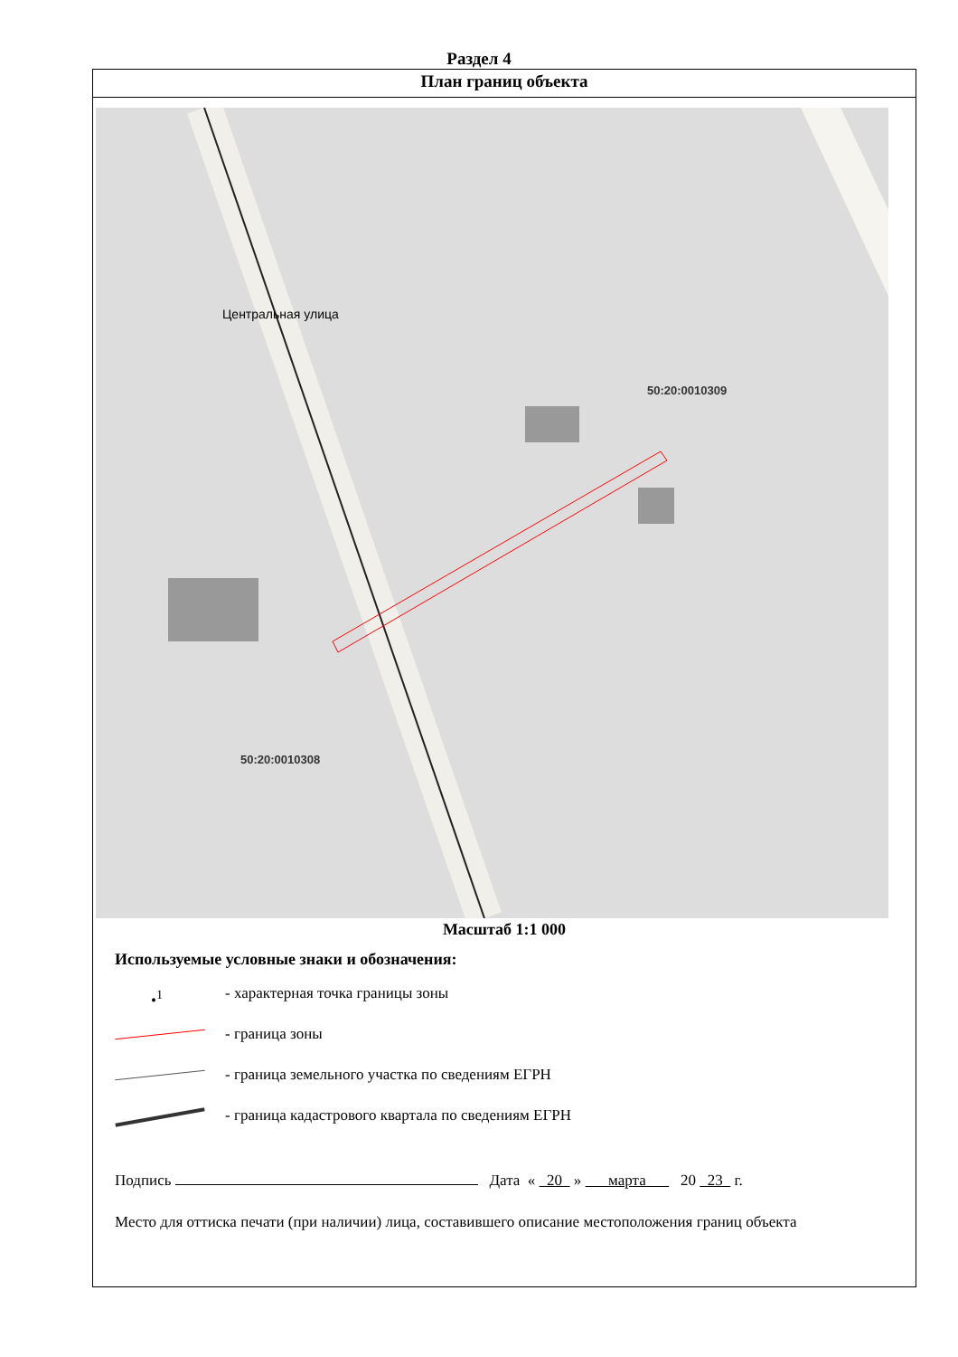Раздел 4
План границ объекта
50:20:0010309
50:20:0010308
Центральная улица
Масштаб 1:1 000
Используемые условные знаки и обозначения:
•<sup>1</sup>
- характерная точка границы зоны
- граница зоны
- граница земельного участка по сведениям ЕГРН
- граница кадастрового квартала по сведениям ЕГРН
Подпись Дата « 20 » марта 20 23 г.
Место для оттиска печати (при наличии) лица, составившего описание местоположения границ объекта